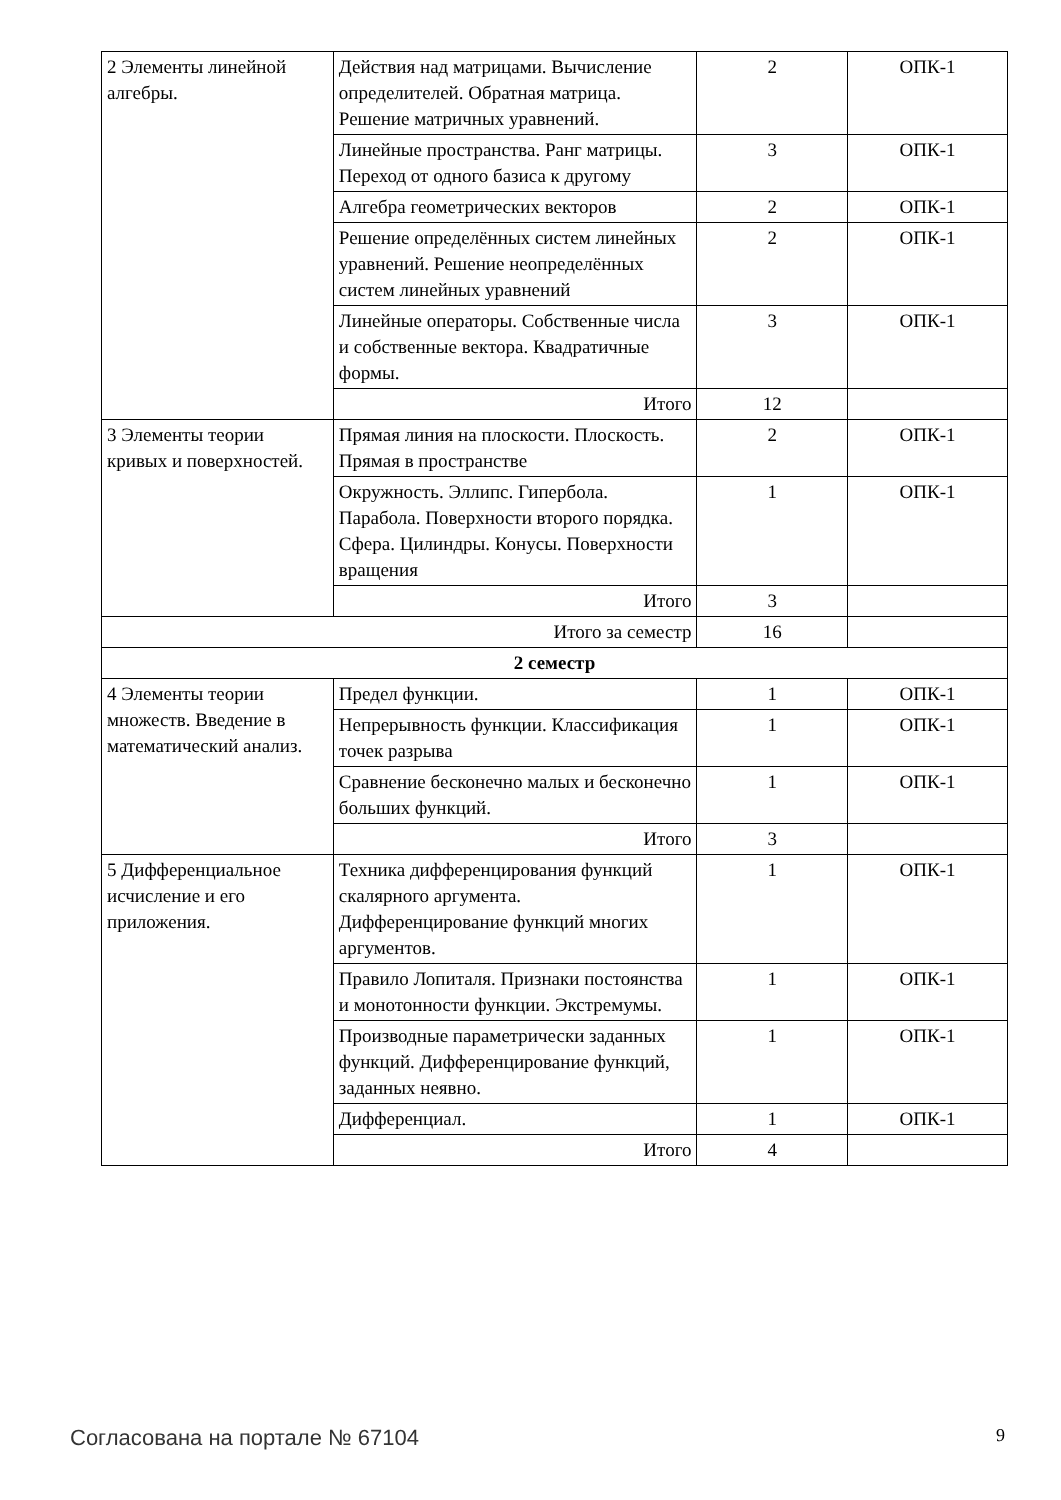| 2 Элементы линейной алгебры. | Действия над матрицами. Вычисление определителей. Обратная матрица. Решение матричных уравнений. | 2 | ОПК-1 |
| | Линейные пространства. Ранг матрицы. Переход от одного базиса к другому | 3 | ОПК-1 |
| | Алгебра геометрических векторов | 2 | ОПК-1 |
| | Решение определённых систем линейных уравнений. Решение неопределённых систем линейных уравнений | 2 | ОПК-1 |
| | Линейные операторы. Собственные числа и собственные вектора. Квадратичные формы. | 3 | ОПК-1 |
| | Итого | 12 | |
| 3 Элементы теории кривых и поверхностей. | Прямая линия на плоскости. Плоскость. Прямая в пространстве | 2 | ОПК-1 |
| | Окружность. Эллипс. Гипербола. Парабола. Поверхности второго порядка. Сфера. Цилиндры. Конусы. Поверхности вращения | 1 | ОПК-1 |
| | Итого | 3 | |
| Итого за семестр | | 16 | |
| 2 семестр | | | |
| 4 Элементы теории множеств. Введение в математический анализ. | Предел функции. | 1 | ОПК-1 |
| | Непрерывность функции. Классификация точек разрыва | 1 | ОПК-1 |
| | Сравнение бесконечно малых и бесконечно больших функций. | 1 | ОПК-1 |
| | Итого | 3 | |
| 5 Дифференциальное исчисление и его приложения. | Техника дифференцирования функций скалярного аргумента. Дифференцирование функций многих аргументов. | 1 | ОПК-1 |
| | Правило Лопиталя. Признаки постоянства и монотонности функции. Экстремумы. | 1 | ОПК-1 |
| | Производные параметрически заданных функций. Дифференцирование функций, заданных неявно. | 1 | ОПК-1 |
| | Дифференциал. | 1 | ОПК-1 |
| | Итого | 4 | |
Согласована на портале № 67104 9